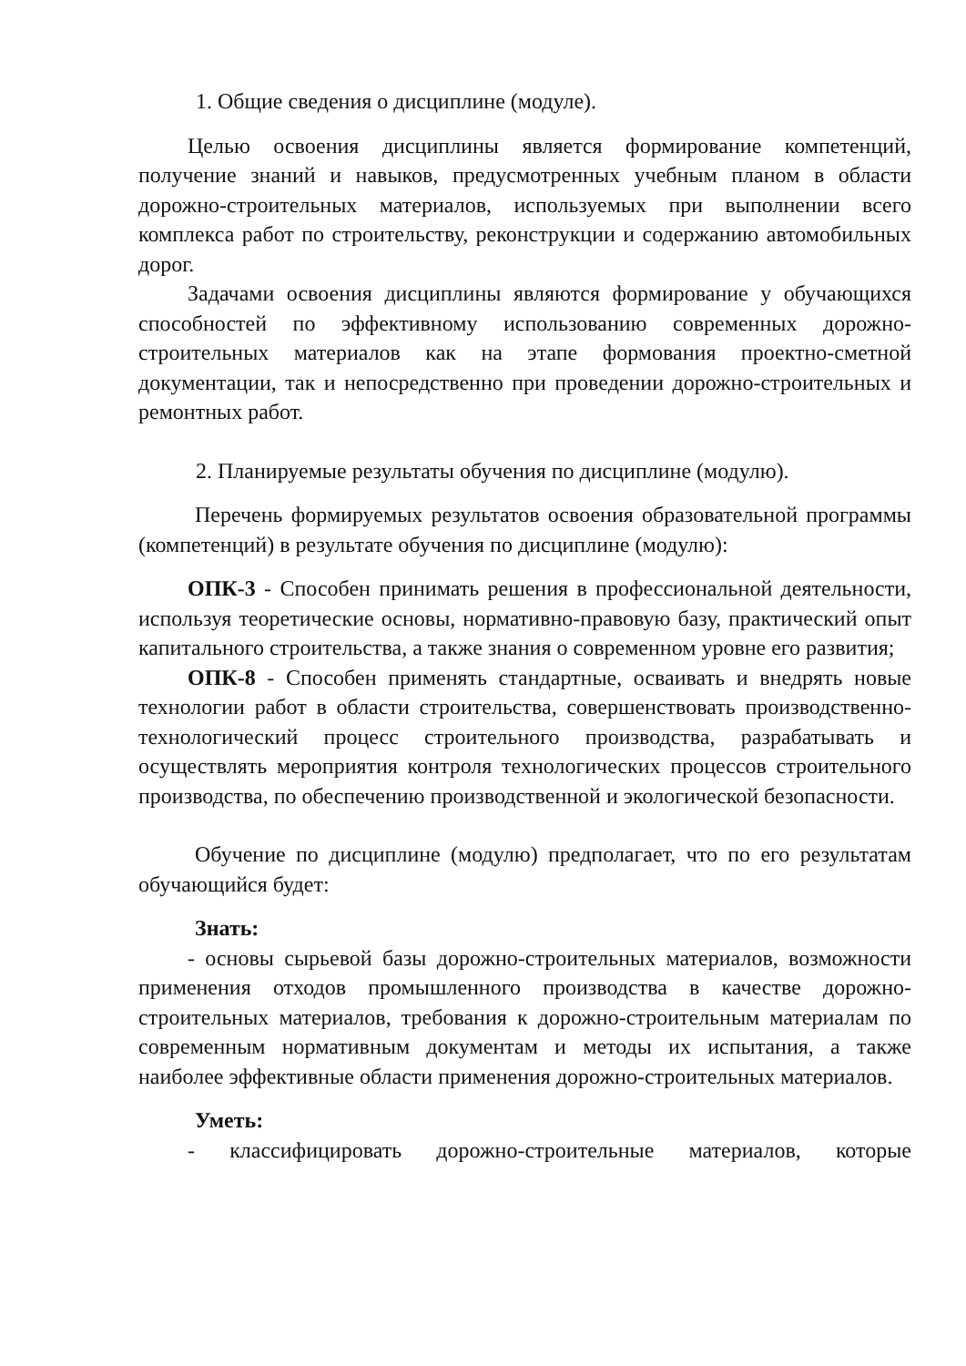1. Общие сведения о дисциплине (модуле).
Целью освоения дисциплины является формирование компетенций, получение знаний и навыков, предусмотренных учебным планом в области дорожно-строительных материалов, используемых при выполнении всего комплекса работ по строительству, реконструкции и содержанию автомобильных дорог.
Задачами освоения дисциплины являются формирование у обучающихся способностей по эффективному использованию современных дорожно-строительных материалов как на этапе формования проектно-сметной документации, так и непосредственно при проведении дорожно-строительных и ремонтных работ.
2. Планируемые результаты обучения по дисциплине (модулю).
Перечень формируемых результатов освоения образовательной программы (компетенций) в результате обучения по дисциплине (модулю):
ОПК-3 - Способен принимать решения в профессиональной деятельности, используя теоретические основы, нормативно-правовую базу, практический опыт капитального строительства, а также знания о современном уровне его развития;
ОПК-8 - Способен применять стандартные, осваивать и внедрять новые технологии работ в области строительства, совершенствовать производственно-технологический процесс строительного производства, разрабатывать и осуществлять мероприятия контроля технологических процессов строительного производства, по обеспечению производственной и экологической безопасности.
Обучение по дисциплине (модулю) предполагает, что по его результатам обучающийся будет:
Знать:
- основы сырьевой базы дорожно-строительных материалов, возможности применения отходов промышленного производства в качестве дорожно-строительных материалов, требования к дорожно-строительным материалам по современным нормативным документам и методы их испытания, а также наиболее эффективные области применения дорожно-строительных материалов.
Уметь:
- классифицировать дорожно-строительные материалов, которые